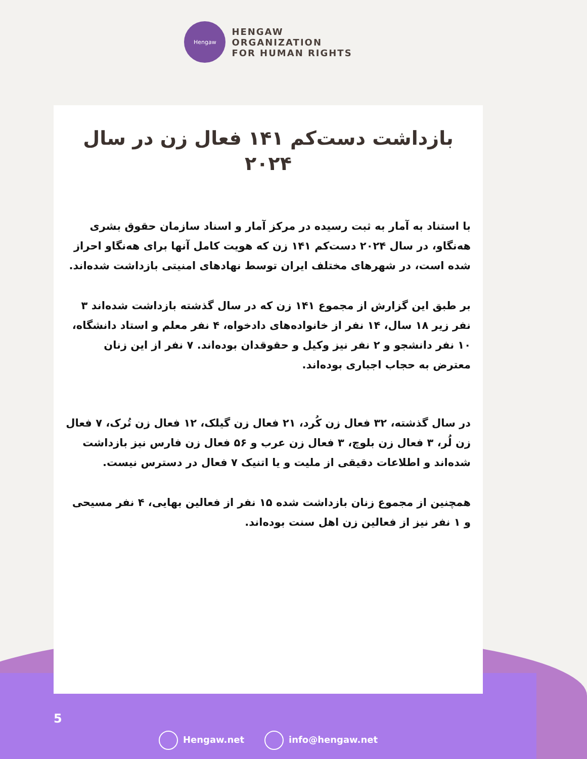Hengaw
HENGAW
ORGANIZATION
FOR HUMAN RIGHTS
بازداشت دست‌کم ۱۴۱ فعال زن در سال ۲۰۲۴
با استناد به آمار به ثبت رسیده در مرکز آمار و اسناد سازمان حقوق بشری هەنگاو، در سال ۲۰۲۴ دست‌کم ۱۴۱ زن که هویت کامل آنها برای هەنگاو احراز شده است، در شهرهای مختلف ایران توسط نهادهای امنیتی بازداشت شده‌اند.
بر طبق این گزارش از مجموع ۱۴۱ زن که در سال گذشته بازداشت شده‌اند ۳ نفر زیر ۱۸ سال، ۱۴ نفر از خانواده‌های دادخواه، ۴ نفر معلم و استاد دانشگاه، ۱۰ نفر دانشجو و ۲ نفر نیز وکیل و حقوقدان بوده‌اند. ۷ نفر از این زنان معترض به حجاب اجباری بوده‌اند.
در سال گذشته، ۳۲ فعال زن کُرد، ۲۱ فعال زن گیلک، ۱۲ فعال زن تُرک، ۷ فعال زن لُر، ۳ فعال زن بلوچ، ۳ فعال زن عرب و ۵۶ فعال زن فارس نیز بازداشت شده‌اند و اطلاعات دقیقی از ملیت و یا اتنیک ۷ فعال در دسترس نیست.
همچنین از مجموع زنان بازداشت شده ۱۵ نفر از فعالین بهایی، ۴ نفر مسیحی و ۱ نفر نیز از فعالین زن اهل سنت بوده‌اند.
5
Hengaw.net info@hengaw.net